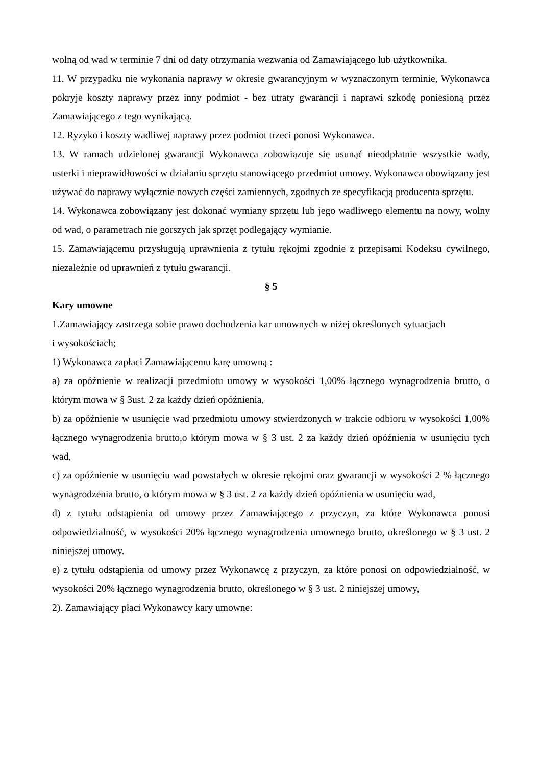wolną od wad w terminie 7 dni od daty otrzymania wezwania od Zamawiającego lub użytkownika.
11. W przypadku nie wykonania naprawy w okresie gwarancyjnym w wyznaczonym terminie, Wykonawca pokryje koszty naprawy przez inny podmiot - bez utraty gwarancji i naprawi szkodę poniesioną przez Zamawiającego z tego wynikającą.
12. Ryzyko i koszty wadliwej naprawy przez podmiot trzeci ponosi Wykonawca.
13. W ramach udzielonej gwarancji Wykonawca zobowiązuje się usunąć nieodpłatnie wszystkie wady, usterki i nieprawidłowości w działaniu sprzętu stanowiącego przedmiot umowy. Wykonawca obowiązany jest używać do naprawy wyłącznie nowych części zamiennych, zgodnych ze specyfikacją producenta sprzętu.
14. Wykonawca zobowiązany jest dokonać wymiany sprzętu lub jego wadliwego elementu na nowy, wolny od wad, o parametrach nie gorszych jak sprzęt podlegający wymianie.
15. Zamawiającemu przysługują uprawnienia z tytułu rękojmi zgodnie z przepisami Kodeksu cywilnego, niezależnie od uprawnień z tytułu gwarancji.
§ 5
Kary umowne
1.Zamawiający zastrzega sobie prawo dochodzenia kar umownych w niżej określonych sytuacjach
i wysokościach;
1) Wykonawca zapłaci Zamawiającemu karę umowną :
a) za opóźnienie w realizacji przedmiotu umowy w wysokości 1,00% łącznego wynagrodzenia brutto, o którym mowa w § 3ust. 2 za każdy dzień opóźnienia,
b) za opóźnienie w usunięcie wad przedmiotu umowy stwierdzonych w trakcie odbioru w wysokości 1,00% łącznego wynagrodzenia brutto,o którym mowa w § 3 ust. 2 za każdy dzień opóźnienia w usunięciu tych wad,
c) za opóźnienie w usunięciu wad powstałych w okresie rękojmi oraz gwarancji w wysokości 2 % łącznego wynagrodzenia brutto, o którym mowa w § 3 ust. 2 za każdy dzień opóźnienia w usunięciu wad,
d) z tytułu odstąpienia od umowy przez Zamawiającego z przyczyn, za które Wykonawca ponosi odpowiedzialność, w wysokości 20% łącznego wynagrodzenia umownego brutto, określonego w § 3 ust. 2 niniejszej umowy.
e) z tytułu odstąpienia od umowy przez Wykonawcę z przyczyn, za które ponosi on odpowiedzialność, w wysokości 20% łącznego wynagrodzenia brutto, określonego w § 3 ust. 2 niniejszej umowy,
2). Zamawiający płaci Wykonawcy kary umowne: